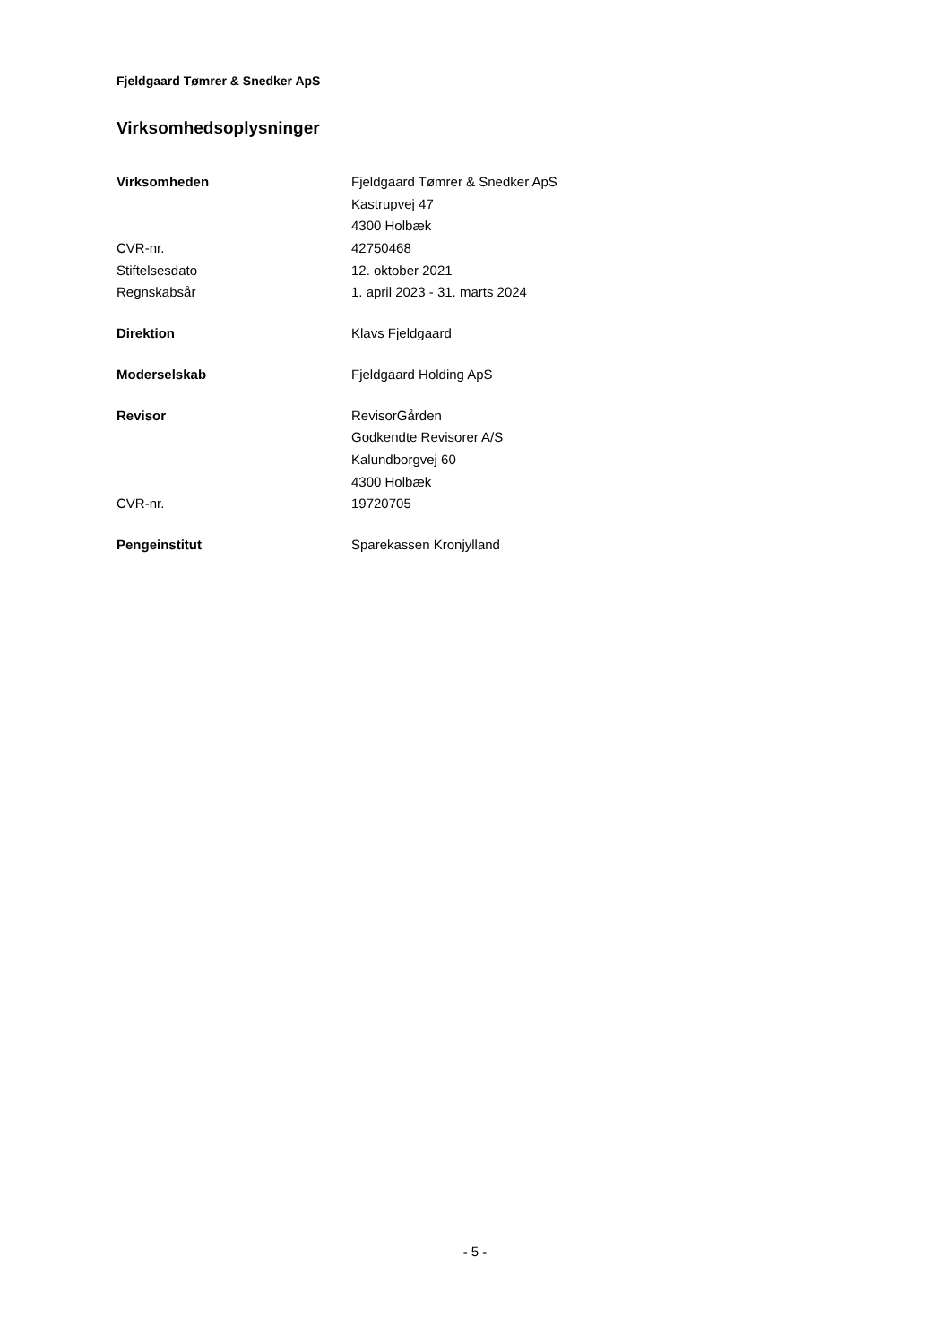Fjeldgaard Tømrer & Snedker ApS
Virksomhedsoplysninger
| Virksomheden | Fjeldgaard Tømrer & Snedker ApS |
| | Kastrupvej 47 |
| | 4300 Holbæk |
| CVR-nr. | 42750468 |
| Stiftelsesdato | 12. oktober 2021 |
| Regnskabsår | 1. april 2023 - 31. marts 2024 |
| Direktion | Klavs Fjeldgaard |
| Moderselskab | Fjeldgaard Holding ApS |
| Revisor | RevisorGården |
| | Godkendte Revisorer A/S |
| | Kalundborgvej 60 |
| | 4300 Holbæk |
| CVR-nr. | 19720705 |
| Pengeinstitut | Sparekassen Kronjylland |
- 5 -